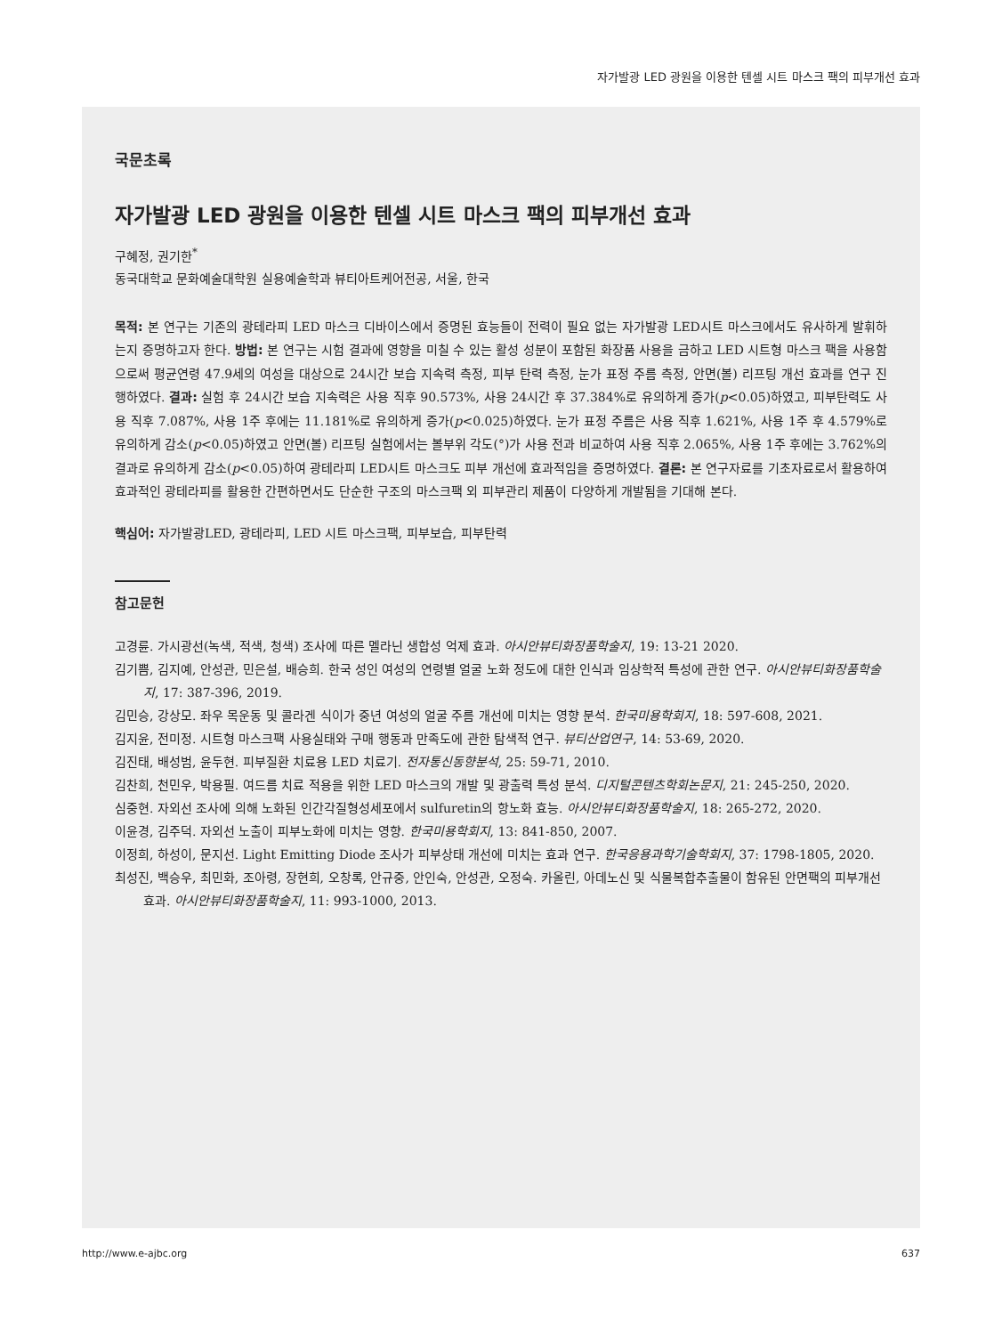자가발광 LED 광원을 이용한 텐셀 시트 마스크 팩의 피부개선 효과
국문초록
자가발광 LED 광원을 이용한 텐셀 시트 마스크 팩의 피부개선 효과
구혜정, 권기한<sup>*</sup>
동국대학교 문화예술대학원 실용예술학과 뷰티아트케어전공, 서울, 한국
목적: 본 연구는 기존의 광테라피 LED 마스크 디바이스에서 증명된 효능들이 전력이 필요 없는 자가발광 LED시트 마스크에서도 유사하게 발휘하는지 증명하고자 한다. 방법: 본 연구는 시험 결과에 영향을 미칠 수 있는 활성 성분이 포함된 화장품 사용을 금하고 LED 시트형 마스크 팩을 사용함으로써 평균연령 47.9세의 여성을 대상으로 24시간 보습 지속력 측정, 피부 탄력 측정, 눈가 표정 주름 측정, 안면(볼) 리프팅 개선 효과를 연구 진행하였다. 결과: 실험 후 24시간 보습 지속력은 사용 직후 90.573%, 사용 24시간 후 37.384%로 유의하게 증가(p<0.05)하였고, 피부탄력도 사용 직후 7.087%, 사용 1주 후에는 11.181%로 유의하게 증가(p<0.025)하였다. 눈가 표정 주름은 사용 직후 1.621%, 사용 1주 후 4.579%로 유의하게 감소(p<0.05)하였고 안면(볼) 리프팅 실험에서는 볼부위 각도(°)가 사용 전과 비교하여 사용 직후 2.065%, 사용 1주 후에는 3.762%의 결과로 유의하게 감소(p<0.05)하여 광테라피 LED시트 마스크도 피부 개선에 효과적임을 증명하였다. 결론: 본 연구자료를 기초자료로서 활용하여 효과적인 광테라피를 활용한 간편하면서도 단순한 구조의 마스크팩 외 피부관리 제품이 다양하게 개발됨을 기대해 본다.
핵심어: 자가발광LED, 광테라피, LED 시트 마스크팩, 피부보습, 피부탄력
참고문헌
고경륜. 가시광선(녹색, 적색, 청색) 조사에 따른 멜라닌 생합성 억제 효과. 아시안뷰티화장품학술지, 19: 13-21 2020.
김기쁨, 김지예, 안성관, 민은설, 배승희. 한국 성인 여성의 연령별 얼굴 노화 정도에 대한 인식과 임상학적 특성에 관한 연구. 아시안뷰티화장품학술지, 17: 387-396, 2019.
김민승, 강상모. 좌우 목운동 및 콜라겐 식이가 중년 여성의 얼굴 주름 개선에 미치는 영향 분석. 한국미용학회지, 18: 597-608, 2021.
김지윤, 전미정. 시트형 마스크팩 사용실태와 구매 행동과 만족도에 관한 탐색적 연구. 뷰티산업연구, 14: 53-69, 2020.
김진태, 배성범, 윤두현. 피부질환 치료용 LED 치료기. 전자통신동향분석, 25: 59-71, 2010.
김찬희, 천민우, 박용필. 여드름 치료 적용을 위한 LED 마스크의 개발 및 광출력 특성 분석. 디지털콘텐츠학회논문지, 21: 245-250, 2020.
심중현. 자외선 조사에 의해 노화된 인간각질형성세포에서 sulfuretin의 항노화 효능. 아시안뷰티화장품학술지, 18: 265-272, 2020.
이윤경, 김주덕. 자외선 노출이 피부노화에 미치는 영향. 한국미용학회지, 13: 841-850, 2007.
이정희, 하성이, 문지선. Light Emitting Diode 조사가 피부상태 개선에 미치는 효과 연구. 한국응용과학기술학회지, 37: 1798-1805, 2020.
최성진, 백승우, 최민화, 조아령, 장현희, 오창록, 안규중, 안인숙, 안성관, 오정숙. 카올린, 아데노신 및 식물복합추출물이 함유된 안면팩의 피부개선 효과. 아시안뷰티화장품학술지, 11: 993-1000, 2013.
http://www.e-ajbc.org 637